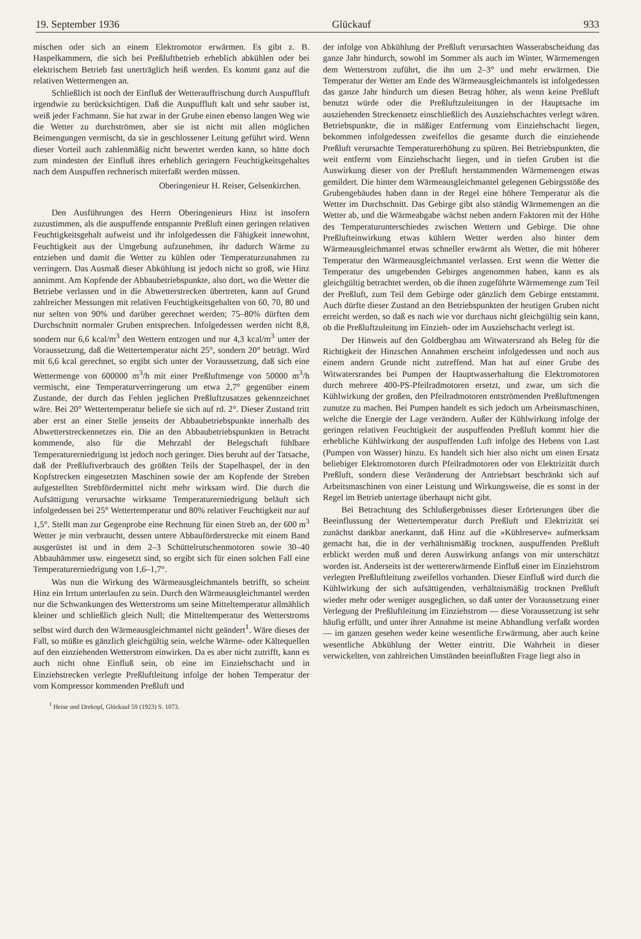19. September 1936 Glückauf 933
mischen oder sich an einem Elektromotor erwärmen. Es gibt z. B. Haspelkammern, die sich bei Preßluftbetrieb erheblich abkühlen oder bei elektrischem Betrieb fast unerträglich heiß werden. Es kommt ganz auf die relativen Wettermengen an.
Schließlich ist noch der Einfluß der Wetterauffrischung durch Auspuffluft irgendwie zu berücksichtigen. Daß die Auspuffluft kalt und sehr sauber ist, weiß jeder Fachmann. Sie hat zwar in der Grube einen ebenso langen Weg wie die Wetter zu durchströmen, aber sie ist nicht mit allen möglichen Beimengungen vermischt, da sie in geschlossener Leitung geführt wird. Wenn dieser Vorteil auch zahlenmäßig nicht bewertet werden kann, so hätte doch zum mindesten der Einfluß ihres erheblich geringern Feuchtigkeitsgehaltes nach dem Auspuffen rechnerisch miterfaßt werden müssen.
Oberingenieur H. Reiser, Gelsenkirchen.
Den Ausführungen des Herrn Oberingenieurs Hinz ist insofern zuzustimmen, als die auspuffende entspannte Preßluft einen geringen relativen Feuchtigkeitsgehalt aufweist und ihr infolgedessen die Fähigkeit innewohnt, Feuchtigkeit aus der Umgebung aufzunehmen, ihr dadurch Wärme zu entziehen und damit die Wetter zu kühlen oder Temperaturzunahmen zu verringern. Das Ausmaß dieser Abkühlung ist jedoch nicht so groß, wie Hinz annimmt. Am Kopfende der Abbaubetriebspunkte, also dort, wo die Wetter die Betriebe verlassen und in die Abwetterstrecken übertreten, kann auf Grund zahlreicher Messungen mit relativen Feuchtigkeitsgehalten von 60, 70, 80 und nur selten von 90% und darüber gerechnet werden; 75–80% dürften dem Durchschnitt normaler Gruben entsprechen. Infolgedessen werden nicht 8,8, sondern nur 6,6 kcal/m<sup>3</sup> den Wettern entzogen und nur 4,3 kcal/m<sup>3</sup> unter der Voraussetzung, daß die Wettertemperatur nicht 25°, sondern 20° beträgt. Wird mit 6,6 kcal gerechnet, so ergibt sich unter der Voraussetzung, daß sich eine Wettermenge von 600000 m<sup>3</sup>/h mit einer Preßluftmenge von 50000 m<sup>3</sup>/h vermischt, eine Temperaturverringerung um etwa 2,7° gegenüber einem Zustande, der durch das Fehlen jeglichen Preßluftzusatzes gekennzeichnet wäre. Bei 20° Wettertemperatur beliefe sie sich auf rd. 2°. Dieser Zustand tritt aber erst an einer Stelle jenseits der Abbaubetriebspunkte innerhalb des Abwetterstreckennetzes ein. Die an den Abbaubetriebspunkten in Betracht kommende, also für die Mehrzahl der Belegschaft fühlbare Temperaturerniedrigung ist jedoch noch geringer. Dies beruht auf der Tatsache, daß der Preßluftverbrauch des größten Teils der Stapelhaspel, der in den Kopfstrecken eingesetzten Maschinen sowie der am Kopfende der Streben aufgestellten Strebfördermittel nicht mehr wirksam wird. Die durch die Aufsättigung verursachte wirksame Temperaturerniedrigung beläuft sich infolgedessen bei 25° Wettertemperatur und 80% relativer Feuchtigkeit nur auf 1,5°. Stellt man zur Gegenprobe eine Rechnung für einen Streb an, der 600 m<sup>3</sup> Wetter je min verbraucht, dessen untere Abbauförderstrecke mit einem Band ausgerüstet ist und in dem 2–3 Schüttelrutschenmotoren sowie 30–40 Abbauhämmer usw. eingesetzt sind, so ergibt sich für einen solchen Fall eine Temperaturerniedrigung von 1,6–1,7°.
Was nun die Wirkung des Wärmeausgleichmantels betrifft, so scheint Hinz ein Irrtum unterlaufen zu sein. Durch den Wärmeausgleichmantel werden nur die Schwankungen des Wetterstroms um seine Mitteltemperatur allmählich kleiner und schließlich gleich Null; die Mitteltemperatur des Wetterstroms selbst wird durch den Wärmeausgleichmantel nicht geändert<sup>1</sup>. Wäre dieses der Fall, so müßte es gänzlich gleichgültig sein, welche Wärme- oder Kältequellen auf den einziehenden Wetterstrom einwirken. Da es aber nicht zutrifft, kann es auch nicht ohne Einfluß sein, ob eine im Einziehschacht und in Einziehstrecken verlegte Preßluftleitung infolge der hohen Temperatur der vom Kompressor kommenden Preßluft und
<sup>1</sup> Heise und Drekopf, Glückauf 59 (1923) S. 1073.
der infolge von Abkühlung der Preßluft verursachten Wasserabscheidung das ganze Jahr hindurch, sowohl im Sommer als auch im Winter, Wärmemengen dem Wetterstrom zuführt, die ihn um 2–3° und mehr erwärmen. Die Temperatur der Wetter am Ende des Wärmeausgleichmantels ist infolgedessen das ganze Jahr hindurch um diesen Betrag höher, als wenn keine Preßluft benutzt würde oder die Preßluftzuleitungen in der Hauptsache im ausziehenden Streckennetz einschließlich des Ausziehschachtes verlegt wären. Betriebspunkte, die in mäßiger Entfernung vom Einziehschacht liegen, bekommen infolgedessen zweifellos die gesamte durch die einziehende Preßluft verursachte Temperaturerhöhung zu spüren. Bei Betriebspunkten, die weit entfernt vom Einziehschacht liegen, und in tiefen Gruben ist die Auswirkung dieser von der Preßluft herstammenden Wärmemengen etwas gemildert. Die hinter dem Wärmeausgleichmantel gelegenen Gebirgsstöße des Grubengebäudes haben dann in der Regel eine höhere Temperatur als die Wetter im Durchschnitt. Das Gebirge gibt also ständig Wärmemengen an die Wetter ab, und die Wärmeabgabe wächst neben andern Faktoren mit der Höhe des Temperaturunterschiedes zwischen Wettern und Gebirge. Die ohne Preßlufteinwirkung etwas kühlern Wetter werden also hinter dem Wärmeausgleichmantel etwas schneller erwärmt als Wetter, die mit höherer Temperatur den Wärmeausgleichmantel verlassen. Erst wenn die Wetter die Temperatur des umgebenden Gebirges angenommen haben, kann es als gleichgültig betrachtet werden, ob die ihnen zugeführte Wärmemenge zum Teil der Preßluft, zum Teil dem Gebirge oder gänzlich dem Gebirge entstammt. Auch dürfte dieser Zustand an den Betriebspunkten der heutigen Gruben nicht erreicht werden, so daß es nach wie vor durchaus nicht gleichgültig sein kann, ob die Preßluftzuleitung im Einzieh- oder im Ausziehschacht verlegt ist.
Der Hinweis auf den Goldbergbau am Witwatersrand als Beleg für die Richtigkeit der Hinzschen Annahmen erscheint infolgedessen und noch aus einem andern Grunde nicht zutreffend. Man hat auf einer Grube des Witwatersrandes bei Pumpen der Hauptwasserhaltung die Elektromotoren durch mehrere 400-PS-Pfeilradmotoren ersetzt, und zwar, um sich die Kühlwirkung der großen, den Pfeilradmotoren entströmenden Preßluftmengen zunutze zu machen. Bei Pumpen handelt es sich jedoch um Arbeitsmaschinen, welche die Energie der Lage verändern. Außer der Kühlwirkung infolge der geringen relativen Feuchtigkeit der auspuffenden Preßluft kommt hier die erhebliche Kühlwirkung der auspuffenden Luft infolge des Hebens von Last (Pumpen von Wasser) hinzu. Es handelt sich hier also nicht um einen Ersatz beliebiger Elektromotoren durch Pfeilradmotoren oder von Elektrizität durch Preßluft, sondern diese Veränderung der Antriebsart beschränkt sich auf Arbeitsmaschinen von einer Leistung und Wirkungsweise, die es sonst in der Regel im Betrieb untertage überhaupt nicht gibt.
Bei Betrachtung des Schlußergebnisses dieser Erörterungen über die Beeinflussung der Wettertemperatur durch Preßluft und Elektrizität sei zunächst dankbar anerkannt, daß Hinz auf die »Kühlreserve« aufmerksam gemacht hat, die in der verhältnismäßig trocknen, auspuffenden Preßluft erblickt werden muß und deren Auswirkung anfangs von mir unterschätzt worden ist. Anderseits ist der wettererwärmende Einfluß einer im Einziehstrom verlegten Preßluftleitung zweifellos vorhanden. Dieser Einfluß wird durch die Kühlwirkung der sich aufsättigenden, verhältnismäßig trocknen Preßluft wieder mehr oder weniger ausgeglichen, so daß unter der Voraussetzung einer Verlegung der Preßluftleitung im Einziehstrom — diese Voraussetzung ist sehr häufig erfüllt, und unter ihrer Annahme ist meine Abhandlung verfaßt worden — im ganzen gesehen weder keine wesentliche Erwärmung, aber auch keine wesentliche Abkühlung der Wetter eintritt. Die Wahrheit in dieser verwickelten, von zahlreichen Umständen beeinflußten Frage liegt also in